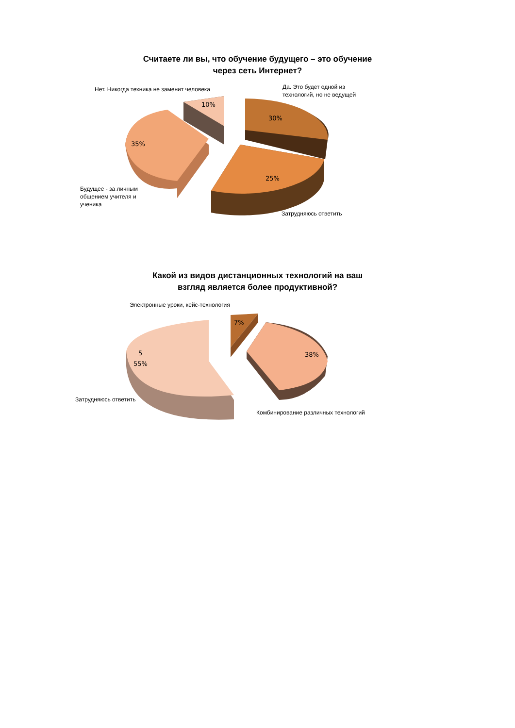Считаете ли вы, что обучение будущего – это обучение
через сеть Интернет?
Нет. Никогда техника не заменит человека
Да. Это будет одной из
технологий, но не ведущей
10%
30%
35%
25%
Будущее - за личным
общением учителя и
ученика
Затрудняюсь ответить
Какой из видов дистанционных технологий на ваш
взгляд является более продуктивной?
Электронные уроки, кейс-технология
7%
5
55%
38%
Затрудняюсь ответить
Комбинирование различных технологий